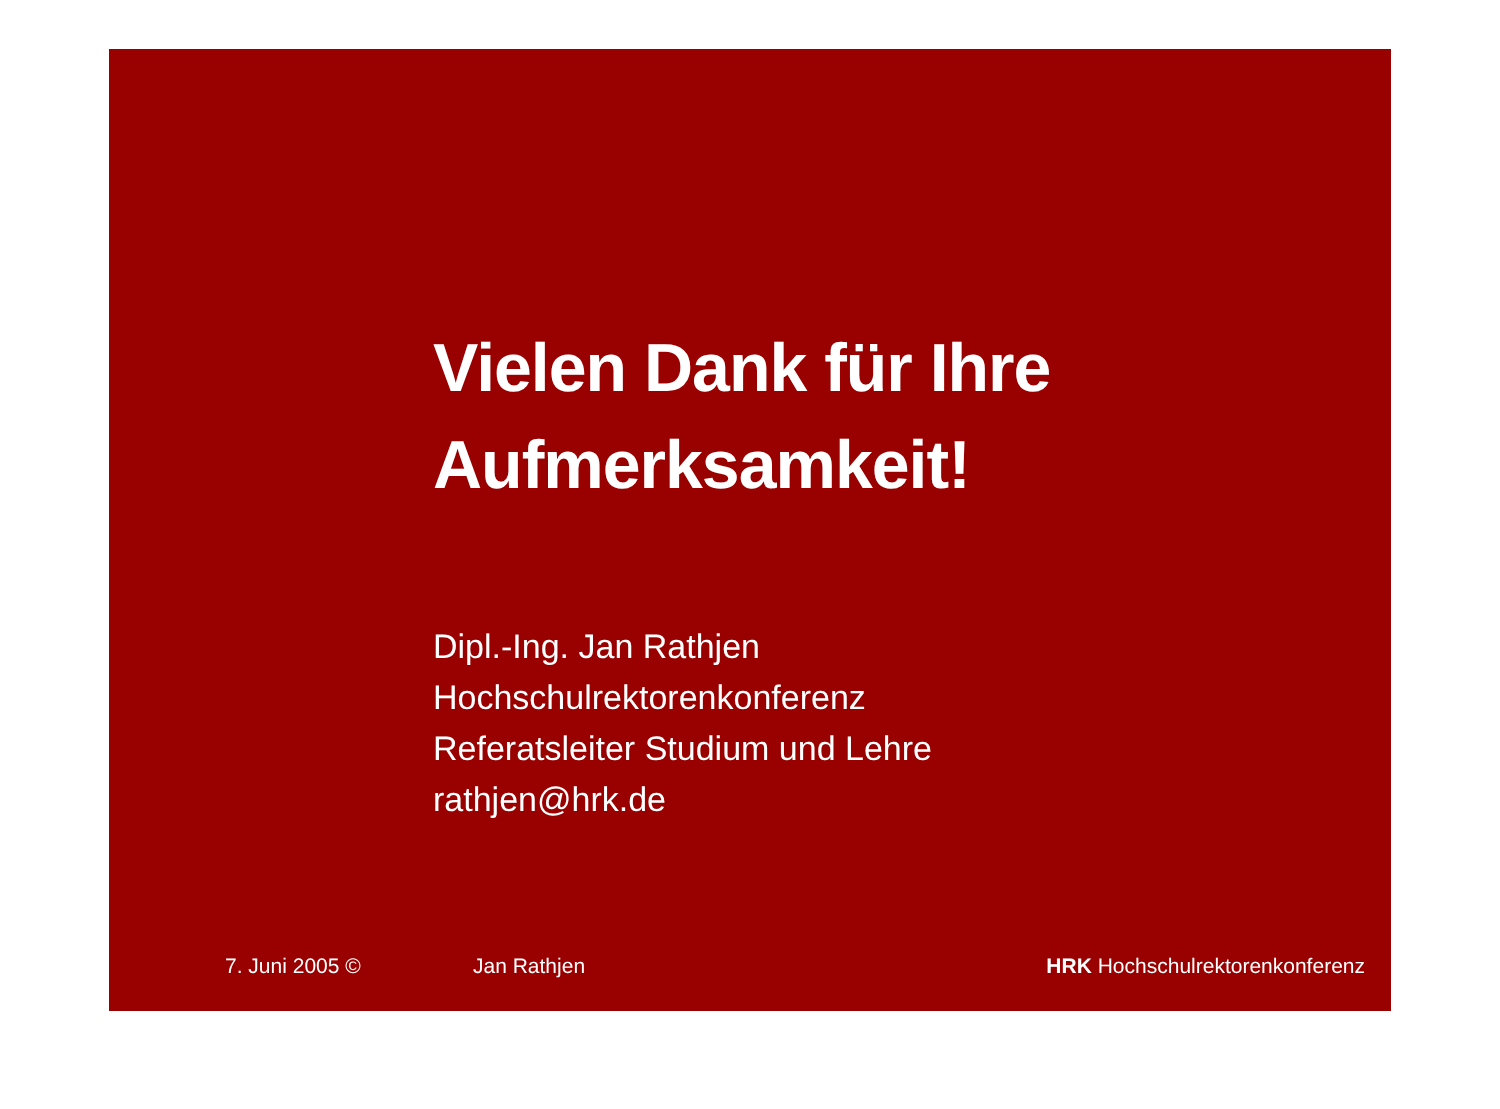Vielen Dank für Ihre
Aufmerksamkeit!
Dipl.-Ing. Jan Rathjen
Hochschulrektorenkonferenz
Referatsleiter Studium und Lehre
rathjen@hrk.de
7. Juni 2005 © Jan Rathjen HRK Hochschulrektorenkonferenz